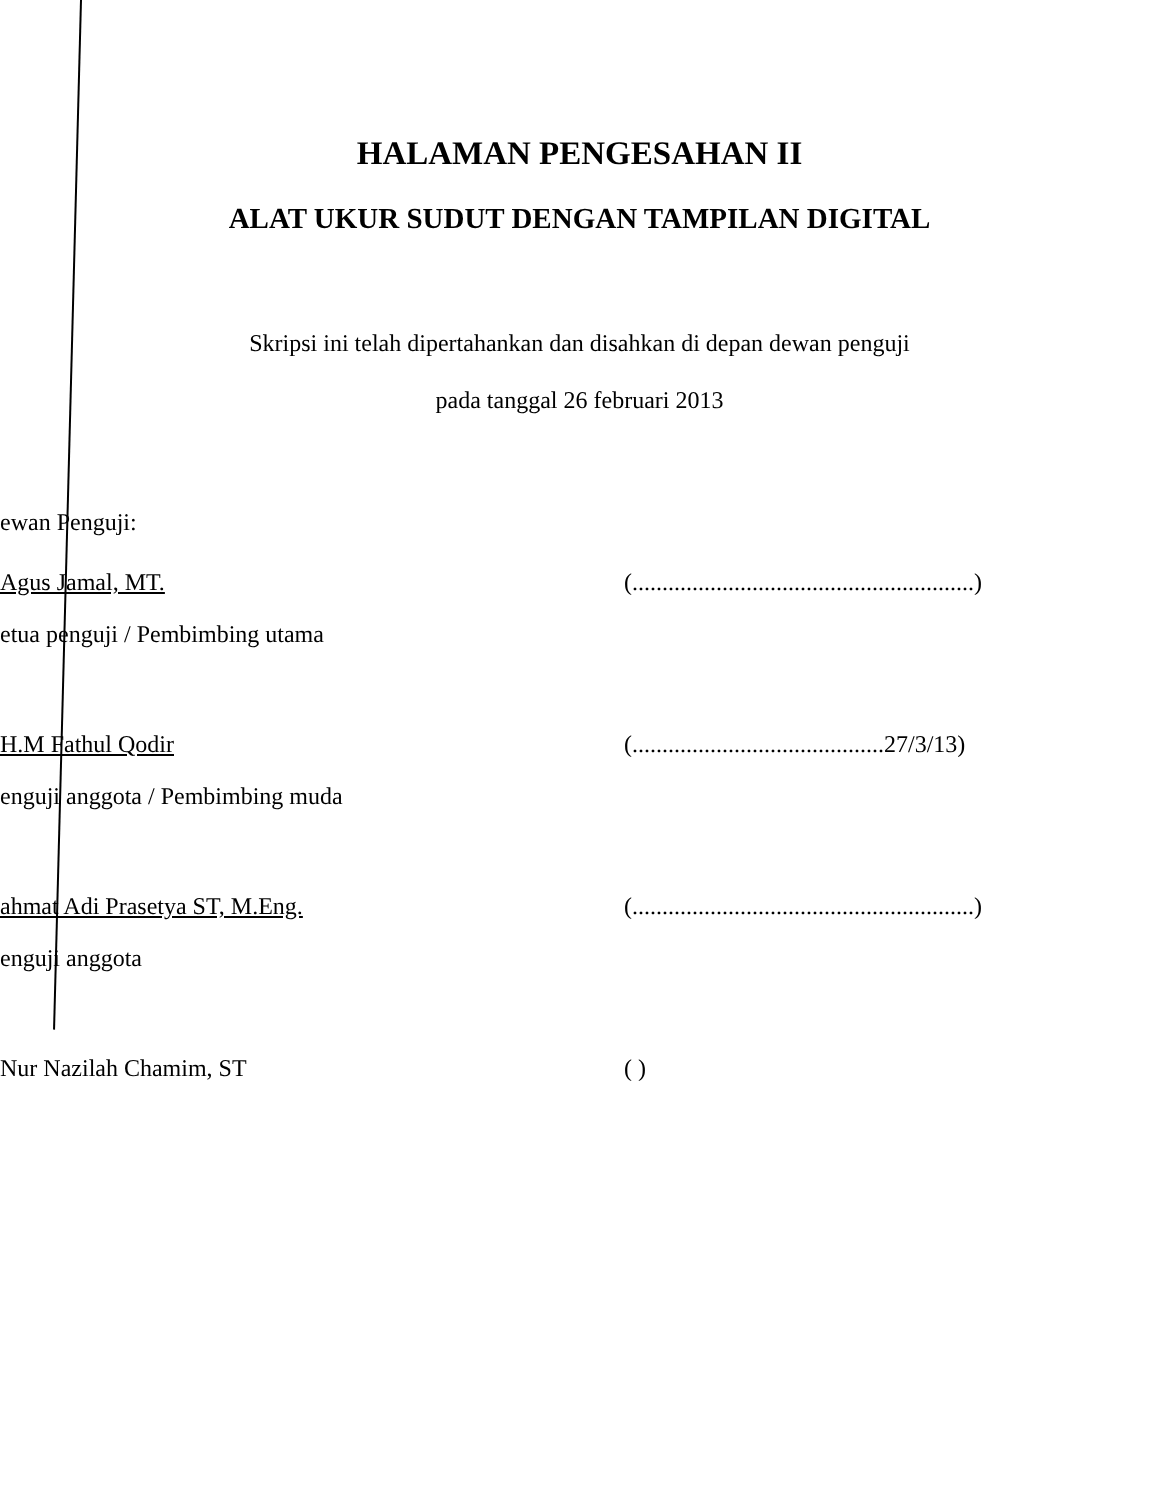HALAMAN PENGESAHAN II
ALAT UKUR SUDUT DENGAN TAMPILAN DIGITAL
Skripsi ini telah dipertahankan dan disahkan di depan dewan penguji
pada tanggal 26 februari 2013
ewan Penguji:
Agus Jamal, MT.
(.........................................................)
etua penguji / Pembimbing utama
H.M Fathul Qodir
(..........................................27/3/13)
enguji anggota / Pembimbing muda
ahmat Adi Prasetya ST, M.Eng.
(.........................................................)
enguji anggota
Nur Nazilah Chamim, ST
( )